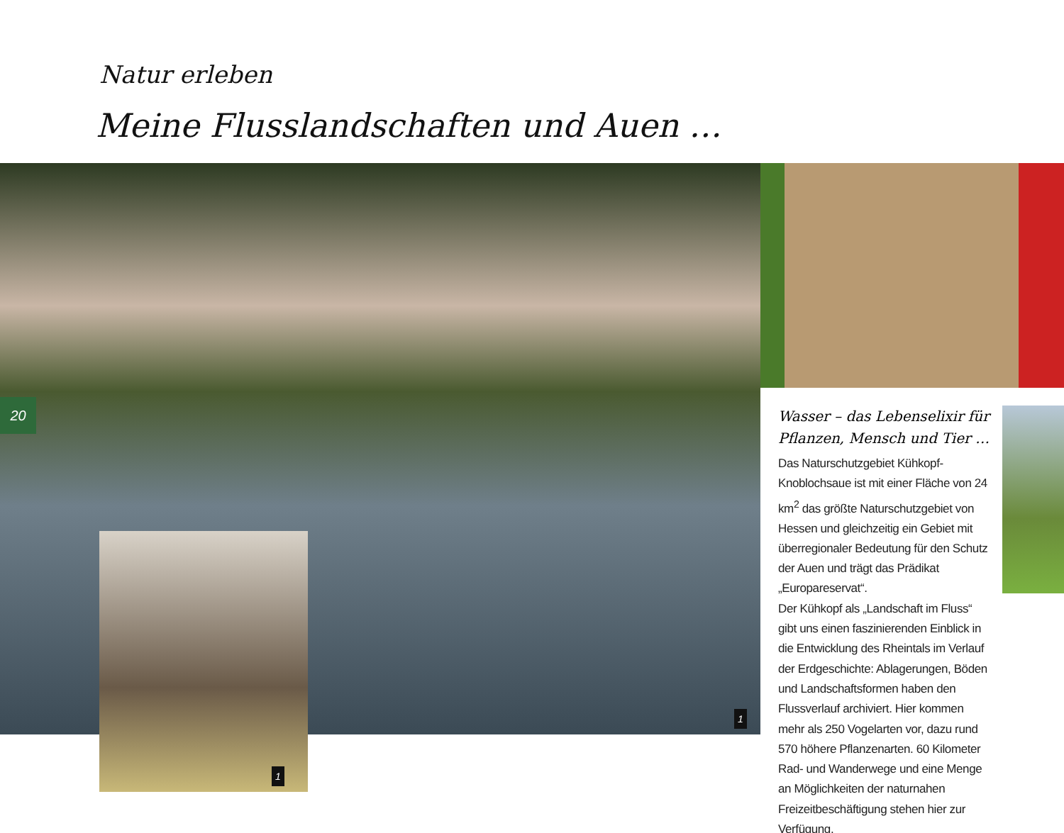Natur erleben
Meine Flusslandschaften und Auen …
20
1
1
Wasser – das Lebenselixir für Pflanzen, Mensch und Tier …
Das Naturschutzgebiet Kühkopf-Knoblochsaue ist mit einer Fläche von 24 km<sup>2</sup> das größte Naturschutzgebiet von Hessen und gleichzeitig ein Gebiet mit überregionaler Bedeutung für den Schutz der Auen und trägt das Prädikat „Europareservat“.
Der Kühkopf als „Landschaft im Fluss“ gibt uns einen faszinierenden Einblick in die Entwicklung des Rheintals im Verlauf der Erdgeschichte: Ablagerungen, Böden und Landschaftsformen haben den Flussverlauf archiviert. Hier kommen mehr als 250 Vogelarten vor, dazu rund 570 höhere Pflanzenarten. 60 Kilometer Rad- und Wanderwege und eine Menge an Möglichkeiten der naturnahen Freizeitbeschäftigung stehen hier zur Verfügung.